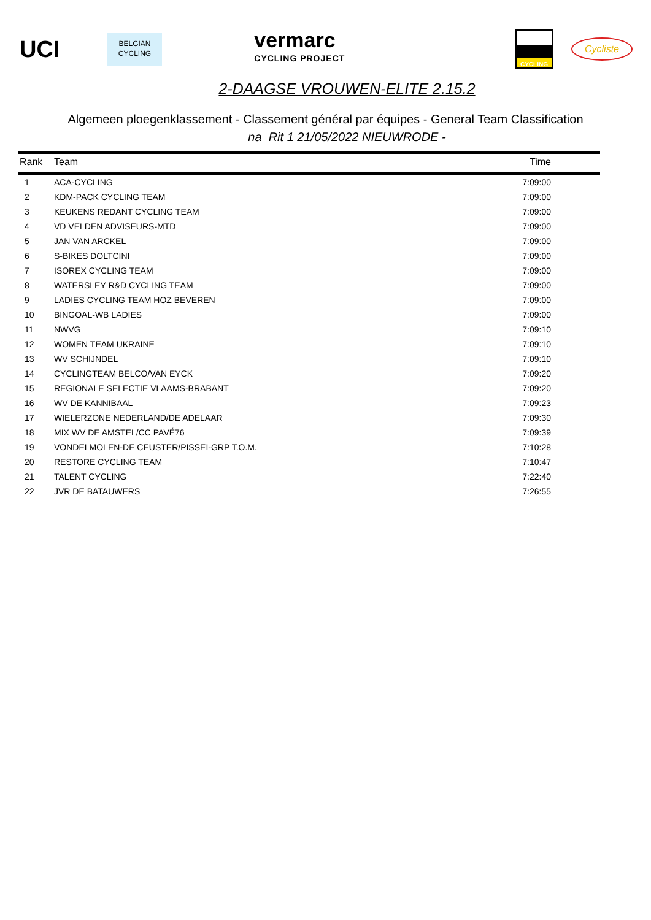UCI
BELGIAN
CYCLING
vermarc
CYCLING PROJECT
CYCLING
Cycliste
2-DAAGSE VROUWEN-ELITE 2.15.2
Algemeen ploegenklassement - Classement général par équipes - General Team Classification
na Rit 1 21/05/2022 NIEUWRODE -
| Rank | Team | Time |
| --- | --- | --- |
| 1 | ACA-CYCLING | 7:09:00 |
| 2 | KDM-PACK CYCLING TEAM | 7:09:00 |
| 3 | KEUKENS REDANT CYCLING TEAM | 7:09:00 |
| 4 | VD VELDEN ADVISEURS-MTD | 7:09:00 |
| 5 | JAN VAN ARCKEL | 7:09:00 |
| 6 | S-BIKES DOLTCINI | 7:09:00 |
| 7 | ISOREX CYCLING TEAM | 7:09:00 |
| 8 | WATERSLEY R&D CYCLING TEAM | 7:09:00 |
| 9 | LADIES CYCLING TEAM HOZ BEVEREN | 7:09:00 |
| 10 | BINGOAL-WB LADIES | 7:09:00 |
| 11 | NWVG | 7:09:10 |
| 12 | WOMEN TEAM UKRAINE | 7:09:10 |
| 13 | WV SCHIJNDEL | 7:09:10 |
| 14 | CYCLINGTEAM BELCO/VAN EYCK | 7:09:20 |
| 15 | REGIONALE SELECTIE VLAAMS-BRABANT | 7:09:20 |
| 16 | WV DE KANNIBAAL | 7:09:23 |
| 17 | WIELERZONE NEDERLAND/DE ADELAAR | 7:09:30 |
| 18 | MIX WV DE AMSTEL/CC PAVÉ76 | 7:09:39 |
| 19 | VONDELMOLEN-DE CEUSTER/PISSEI-GRP T.O.M. | 7:10:28 |
| 20 | RESTORE CYCLING TEAM | 7:10:47 |
| 21 | TALENT CYCLING | 7:22:40 |
| 22 | JVR DE BATAUWERS | 7:26:55 |